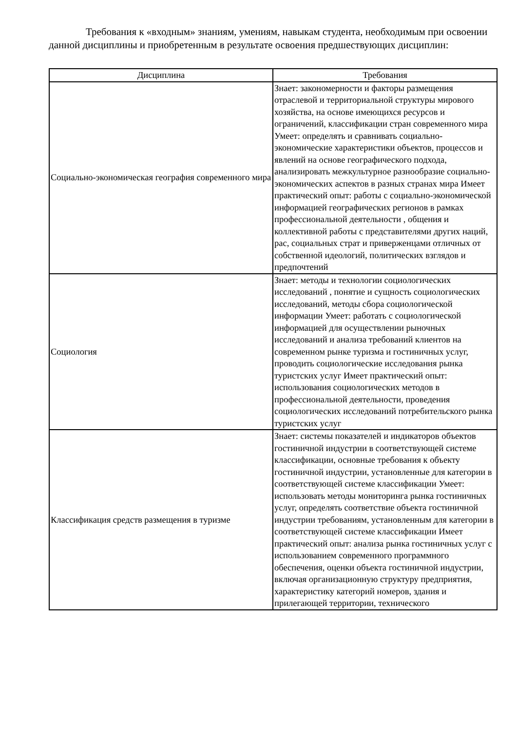Требования к «входным» знаниям, умениям, навыкам студента, необходимым при освоении данной дисциплины и приобретенным в результате освоения предшествующих дисциплин:
| Дисциплина | Требования |
| --- | --- |
| Социально-экономическая география современного мира | Знает: закономерности и факторы размещения отраслевой и территориальной структуры мирового хозяйства, на основе имеющихся ресурсов и ограничений, классификации стран современного мира Умеет: определять и сравнивать социально-экономические характеристики объектов, процессов и явлений на основе географического подхода, анализировать межкультурное разнообразие социально-экономических аспектов в разных странах мира Имеет практический опыт: работы с социально-экономической информацией географических регионов в рамках профессиональной деятельности , общения и коллективной работы с представителями других наций, рас, социальных страт и приверженцами отличных от собственной идеологий, политических взглядов и предпочтений |
| Социология | Знает: методы и технологии социологических исследований , понятие и сущность социологических исследований, методы сбора социологической информации Умеет: работать с социологической информацией для осуществлении рыночных исследований и анализа требований клиентов на современном рынке туризма и гостиничных услуг, проводить социологические исследования рынка туристских услуг Имеет практический опыт: использования социологических методов в профессиональной деятельности, проведения социологических исследований потребительского рынка туристских услуг |
| Классификация средств размещения в туризме | Знает: системы показателей и индикаторов объектов гостиничной индустрии в соответствующей системе классификации, основные требования к объекту гостиничной индустрии, установленные для категории в соответствующей системе классификации Умеет: использовать методы мониторинга рынка гостиничных услуг, определять соответствие объекта гостиничной индустрии требованиям, установленным для категории в соответствующей системе классификации Имеет практический опыт: анализа рынка гостиничных услуг с использованием современного программного обеспечения, оценки объекта гостиничной индустрии, включая организационную структуру предприятия, характеристику категорий номеров, здания и прилегающей территории, технического |